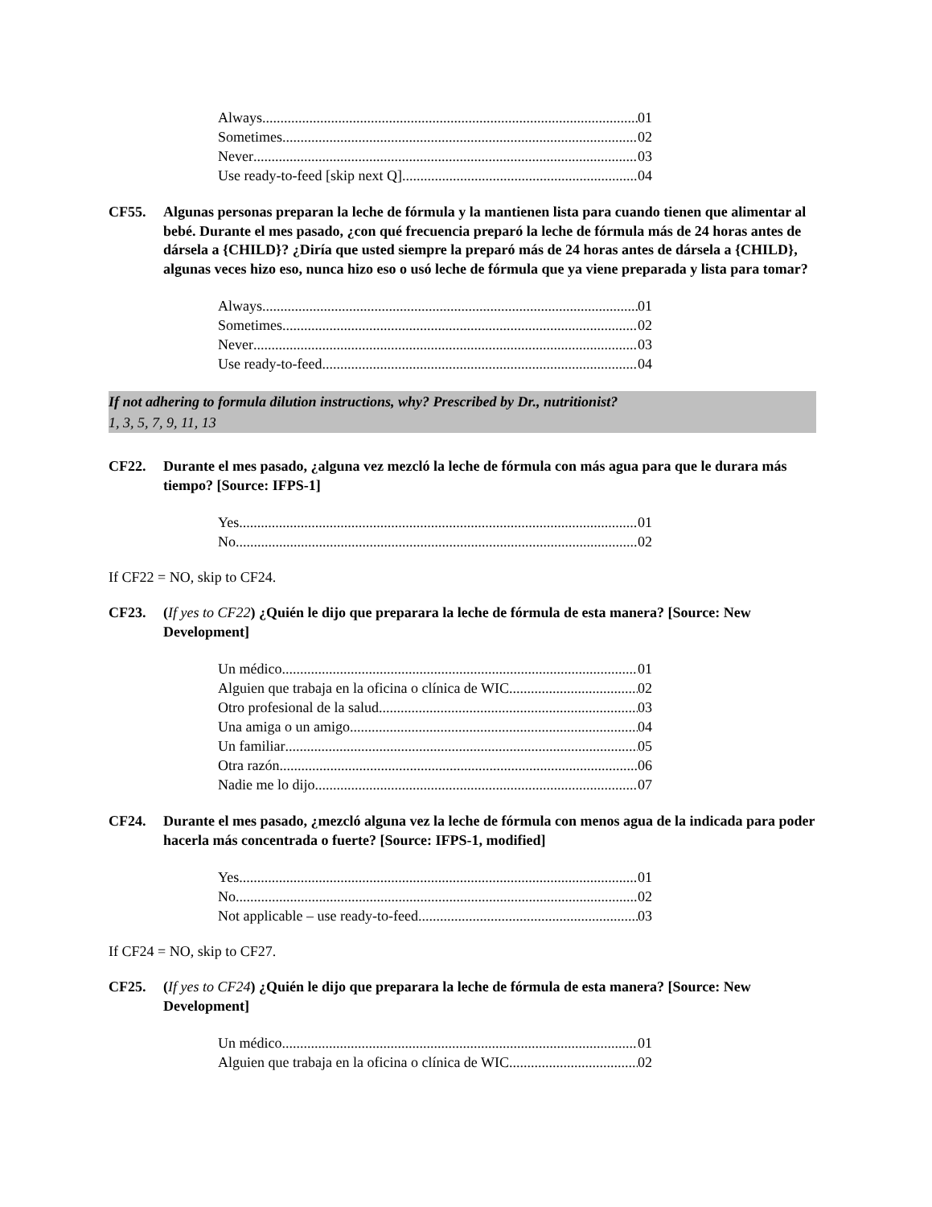Always 01
Sometimes 02
Never 03
Use ready-to-feed [skip next Q] 04
CF55. Algunas personas preparan la leche de fórmula y la mantienen lista para cuando tienen que alimentar al bebé. Durante el mes pasado, ¿con qué frecuencia preparó la leche de fórmula más de 24 horas antes de dársela a {CHILD}? ¿Diría que usted siempre la preparó más de 24 horas antes de dársela a {CHILD}, algunas veces hizo eso, nunca hizo eso o usó leche de fórmula que ya viene preparada y lista para tomar?
Always 01
Sometimes 02
Never 03
Use ready-to-feed 04
If not adhering to formula dilution instructions, why? Prescribed by Dr., nutritionist?
1, 3, 5, 7, 9, 11, 13
CF22. Durante el mes pasado, ¿alguna vez mezcló la leche de fórmula con más agua para que le durara más tiempo? [Source: IFPS-1]
Yes 01
No 02
If CF22 = NO, skip to CF24.
CF23. (If yes to CF22) ¿Quién le dijo que preparara la leche de fórmula de esta manera? [Source: New Development]
Un médico 01
Alguien que trabaja en la oficina o clínica de WIC 02
Otro profesional de la salud 03
Una amiga o un amigo 04
Un familiar 05
Otra razón 06
Nadie me lo dijo 07
CF24. Durante el mes pasado, ¿mezcló alguna vez la leche de fórmula con menos agua de la indicada para poder hacerla más concentrada o fuerte? [Source: IFPS-1, modified]
Yes 01
No 02
Not applicable – use ready-to-feed 03
If CF24 = NO, skip to CF27.
CF25. (If yes to CF24) ¿Quién le dijo que preparara la leche de fórmula de esta manera? [Source: New Development]
Un médico 01
Alguien que trabaja en la oficina o clínica de WIC 02